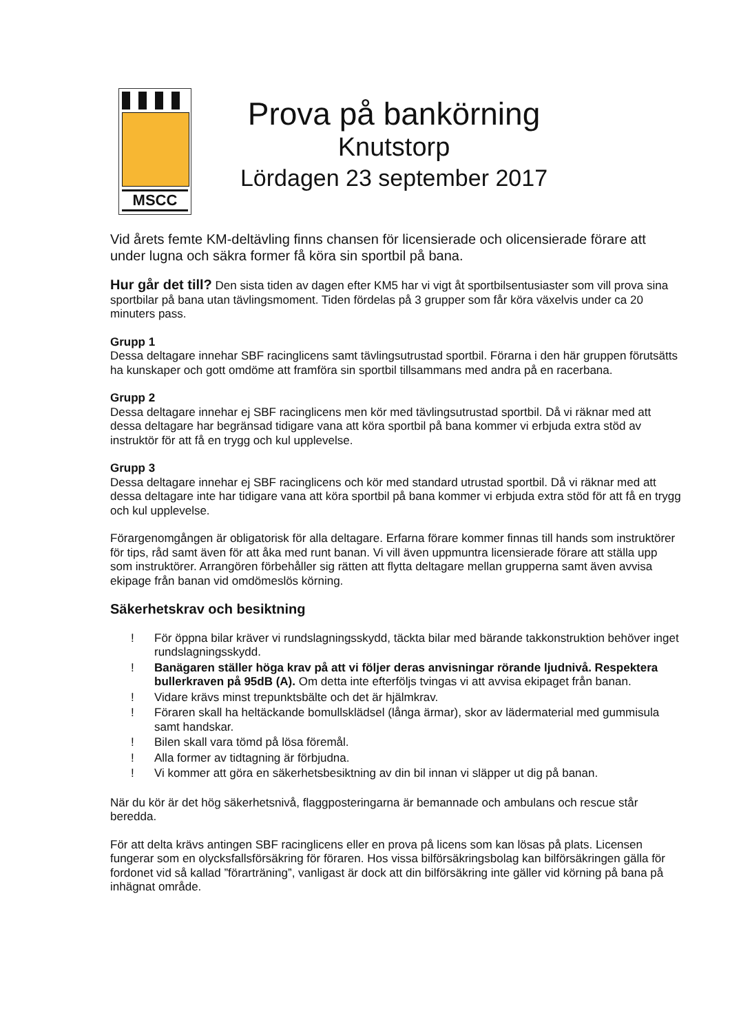MSCC
Prova på bankörning
Knutstorp
Lördagen 23 september 2017
Vid årets femte KM-deltävling finns chansen för licensierade och olicensierade förare att under lugna och säkra former få köra sin sportbil på bana.
Hur går det till? Den sista tiden av dagen efter KM5 har vi vigt åt sportbilsentusiaster som vill prova sina sportbilar på bana utan tävlingsmoment. Tiden fördelas på 3 grupper som får köra växelvis under ca 20 minuters pass.
Grupp 1
Dessa deltagare innehar SBF racinglicens samt tävlingsutrustad sportbil. Förarna i den här gruppen förutsätts ha kunskaper och gott omdöme att framföra sin sportbil tillsammans med andra på en racerbana.
Grupp 2
Dessa deltagare innehar ej SBF racinglicens men kör med tävlingsutrustad sportbil. Då vi räknar med att dessa deltagare har begränsad tidigare vana att köra sportbil på bana kommer vi erbjuda extra stöd av instruktör för att få en trygg och kul upplevelse.
Grupp 3
Dessa deltagare innehar ej SBF racinglicens och kör med standard utrustad sportbil. Då vi räknar med att dessa deltagare inte har tidigare vana att köra sportbil på bana kommer vi erbjuda extra stöd för att få en trygg och kul upplevelse.
Förargenomgången är obligatorisk för alla deltagare. Erfarna förare kommer finnas till hands som instruktörer för tips, råd samt även för att åka med runt banan. Vi vill även uppmuntra licensierade förare att ställa upp som instruktörer. Arrangören förbehåller sig rätten att flytta deltagare mellan grupperna samt även avvisa ekipage från banan vid omdömeslös körning.
Säkerhetskrav och besiktning
! För öppna bilar kräver vi rundslagningsskydd, täckta bilar med bärande takkonstruktion behöver inget rundslagningsskydd.
! Banägaren ställer höga krav på att vi följer deras anvisningar rörande ljudnivå. Respektera bullerkraven på 95dB (A). Om detta inte efterföljs tvingas vi att avvisa ekipaget från banan.
! Vidare krävs minst trepunktsbälte och det är hjälmkrav.
! Föraren skall ha heltäckande bomullsklädsel (långa ärmar), skor av lädermaterial med gummisula samt handskar.
! Bilen skall vara tömd på lösa föremål.
! Alla former av tidtagning är förbjudna.
! Vi kommer att göra en säkerhetsbesiktning av din bil innan vi släpper ut dig på banan.
När du kör är det hög säkerhetsnivå, flaggposteringarna är bemannade och ambulans och rescue står beredda.
För att delta krävs antingen SBF racinglicens eller en prova på licens som kan lösas på plats. Licensen fungerar som en olycksfallsförsäkring för föraren. Hos vissa bilförsäkringsbolag kan bilförsäkringen gälla för fordonet vid så kallad ”förarträning”, vanligast är dock att din bilförsäkring inte gäller vid körning på bana på inhägnat område.